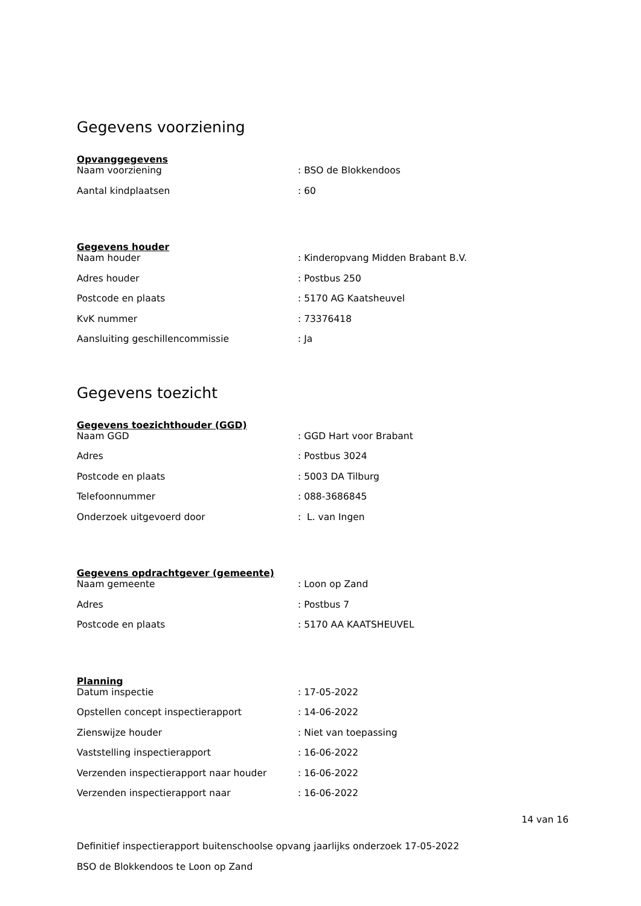Gegevens voorziening
Opvanggegevens
| Naam voorziening | : BSO de Blokkendoos |
| Aantal kindplaatsen | : 60 |
Gegevens houder
| Naam houder | : Kinderopvang Midden Brabant B.V. |
| Adres houder | : Postbus 250 |
| Postcode en plaats | : 5170 AG Kaatsheuvel |
| KvK nummer | : 73376418 |
| Aansluiting geschillencommissie | : Ja |
Gegevens toezicht
Gegevens toezichthouder (GGD)
| Naam GGD | : GGD Hart voor Brabant |
| Adres | : Postbus 3024 |
| Postcode en plaats | : 5003 DA Tilburg |
| Telefoonnummer | : 088-3686845 |
| Onderzoek uitgevoerd door | : L. van Ingen |
Gegevens opdrachtgever (gemeente)
| Naam gemeente | : Loon op Zand |
| Adres | : Postbus 7 |
| Postcode en plaats | : 5170 AA KAATSHEUVEL |
Planning
| Datum inspectie | : 17-05-2022 |
| Opstellen concept inspectierapport | : 14-06-2022 |
| Zienswijze houder | : Niet van toepassing |
| Vaststelling inspectierapport | : 16-06-2022 |
| Verzenden inspectierapport naar houder | : 16-06-2022 |
| Verzenden inspectierapport naar | : 16-06-2022 |
14 van 16
Definitief inspectierapport buitenschoolse opvang jaarlijks onderzoek 17-05-2022
BSO de Blokkendoos te Loon op Zand